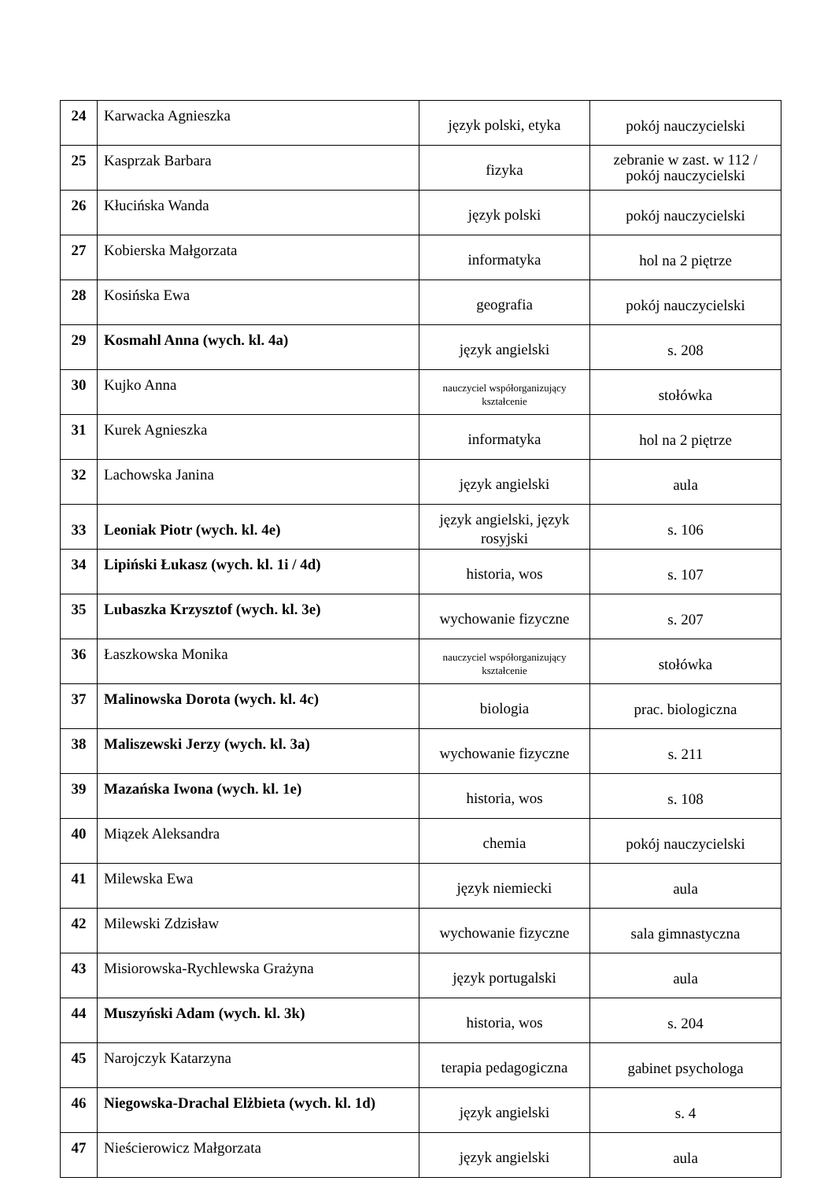| 24 | Karwacka Agnieszka | język polski, etyka | pokój nauczycielski |
| 25 | Kasprzak Barbara | fizyka | zebranie w zast. w 112 / pokój nauczycielski |
| 26 | Kłucińska Wanda | język polski | pokój nauczycielski |
| 27 | Kobierska Małgorzata | informatyka | hol na 2 piętrze |
| 28 | Kosińska Ewa | geografia | pokój nauczycielski |
| 29 | Kosmahl Anna (wych. kl. 4a) | język angielski | s. 208 |
| 30 | Kujko Anna | nauczyciel współorganizujący kształcenie | stołówka |
| 31 | Kurek Agnieszka | informatyka | hol na 2 piętrze |
| 32 | Lachowska Janina | język angielski | aula |
| 33 | Leoniak Piotr (wych. kl. 4e) | język angielski, język rosyjski | s. 106 |
| 34 | Lipiński Łukasz (wych. kl. 1i / 4d) | historia, wos | s. 107 |
| 35 | Lubaszka Krzysztof (wych. kl. 3e) | wychowanie fizyczne | s. 207 |
| 36 | Łaszkowska Monika | nauczyciel współorganizujący kształcenie | stołówka |
| 37 | Malinowska Dorota (wych. kl. 4c) | biologia | prac. biologiczna |
| 38 | Maliszewski Jerzy (wych. kl. 3a) | wychowanie fizyczne | s. 211 |
| 39 | Mazańska Iwona (wych. kl. 1e) | historia, wos | s. 108 |
| 40 | Miązek Aleksandra | chemia | pokój nauczycielski |
| 41 | Milewska Ewa | język niemiecki | aula |
| 42 | Milewski Zdzisław | wychowanie fizyczne | sala gimnastyczna |
| 43 | Misiorowska-Rychlewska Grażyna | język portugalski | aula |
| 44 | Muszyński Adam (wych. kl. 3k) | historia, wos | s. 204 |
| 45 | Narojczyk Katarzyna | terapia pedagogiczna | gabinet psychologa |
| 46 | Niegowska-Drachal Elżbieta (wych. kl. 1d) | język angielski | s. 4 |
| 47 | Nieścierowicz Małgorzata | język angielski | aula |